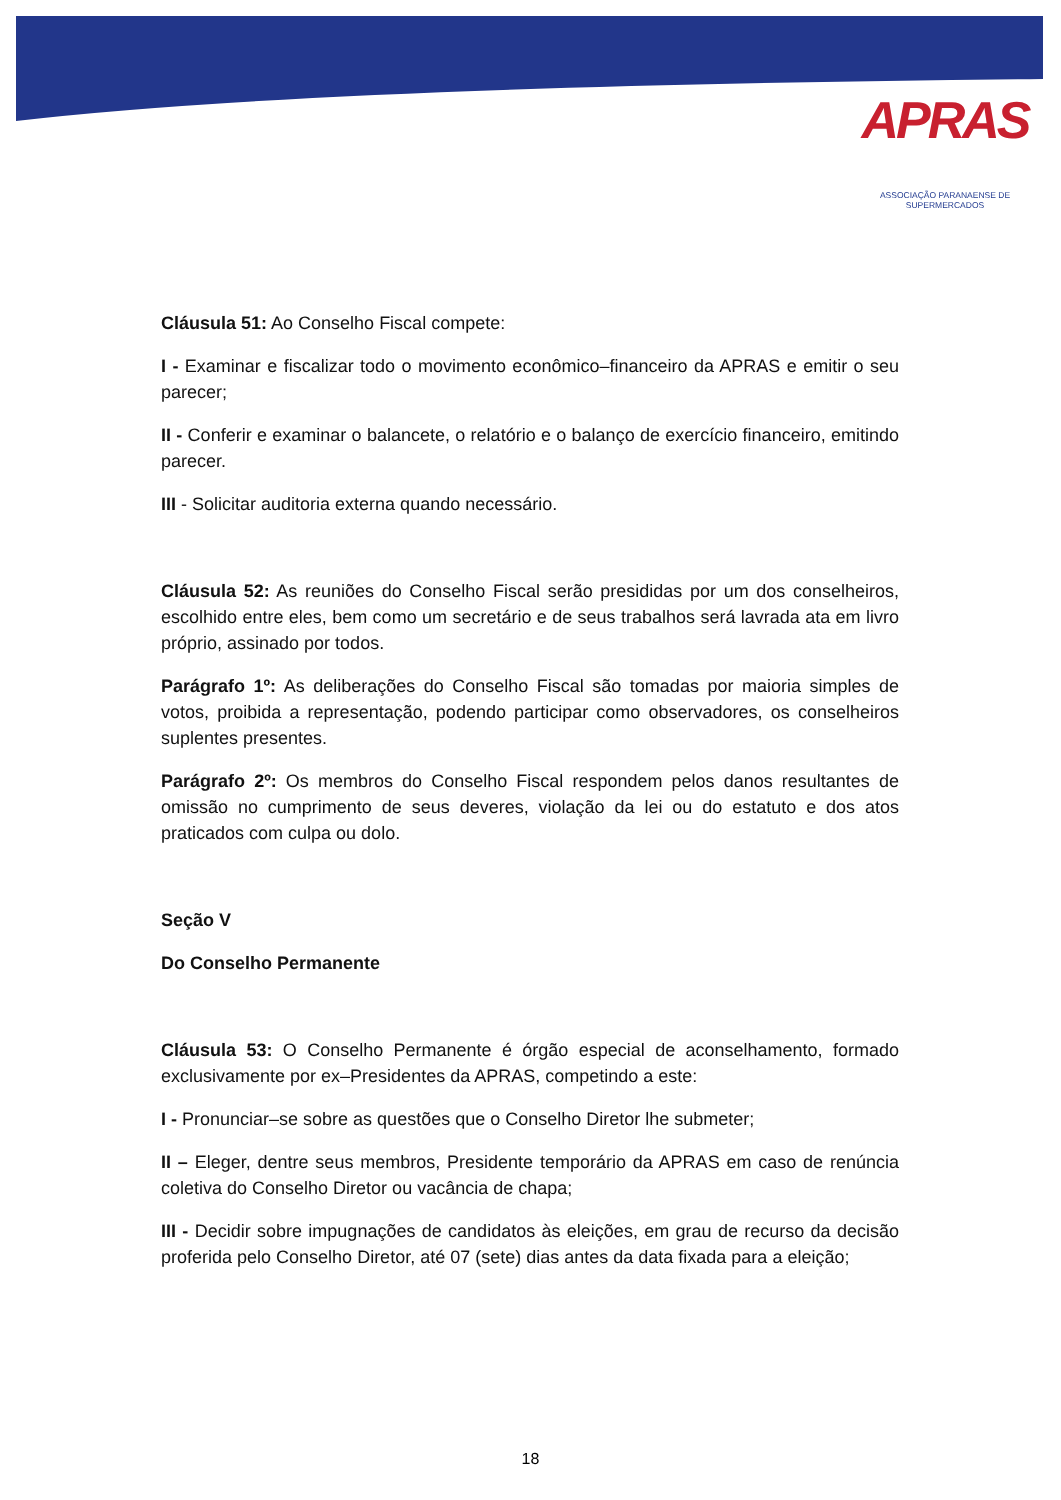APRAS
ASSOCIAÇÃO PARANAENSE DE SUPERMERCADOS
Cláusula 51: Ao Conselho Fiscal compete:
I - Examinar e fiscalizar todo o movimento econômico–financeiro da APRAS e emitir o seu parecer;
II - Conferir e examinar o balancete, o relatório e o balanço de exercício financeiro, emitindo parecer.
III - Solicitar auditoria externa quando necessário.
Cláusula 52: As reuniões do Conselho Fiscal serão presididas por um dos conselheiros, escolhido entre eles, bem como um secretário e de seus trabalhos será lavrada ata em livro próprio, assinado por todos.
Parágrafo 1º: As deliberações do Conselho Fiscal são tomadas por maioria simples de votos, proibida a representação, podendo participar como observadores, os conselheiros suplentes presentes.
Parágrafo 2º: Os membros do Conselho Fiscal respondem pelos danos resultantes de omissão no cumprimento de seus deveres, violação da lei ou do estatuto e dos atos praticados com culpa ou dolo.
Seção V
Do Conselho Permanente
Cláusula 53: O Conselho Permanente é órgão especial de aconselhamento, formado exclusivamente por ex–Presidentes da APRAS, competindo a este:
I - Pronunciar–se sobre as questões que o Conselho Diretor lhe submeter;
II – Eleger, dentre seus membros, Presidente temporário da APRAS em caso de renúncia coletiva do Conselho Diretor ou vacância de chapa;
III - Decidir sobre impugnações de candidatos às eleições, em grau de recurso da decisão proferida pelo Conselho Diretor, até 07 (sete) dias antes da data fixada para a eleição;
18